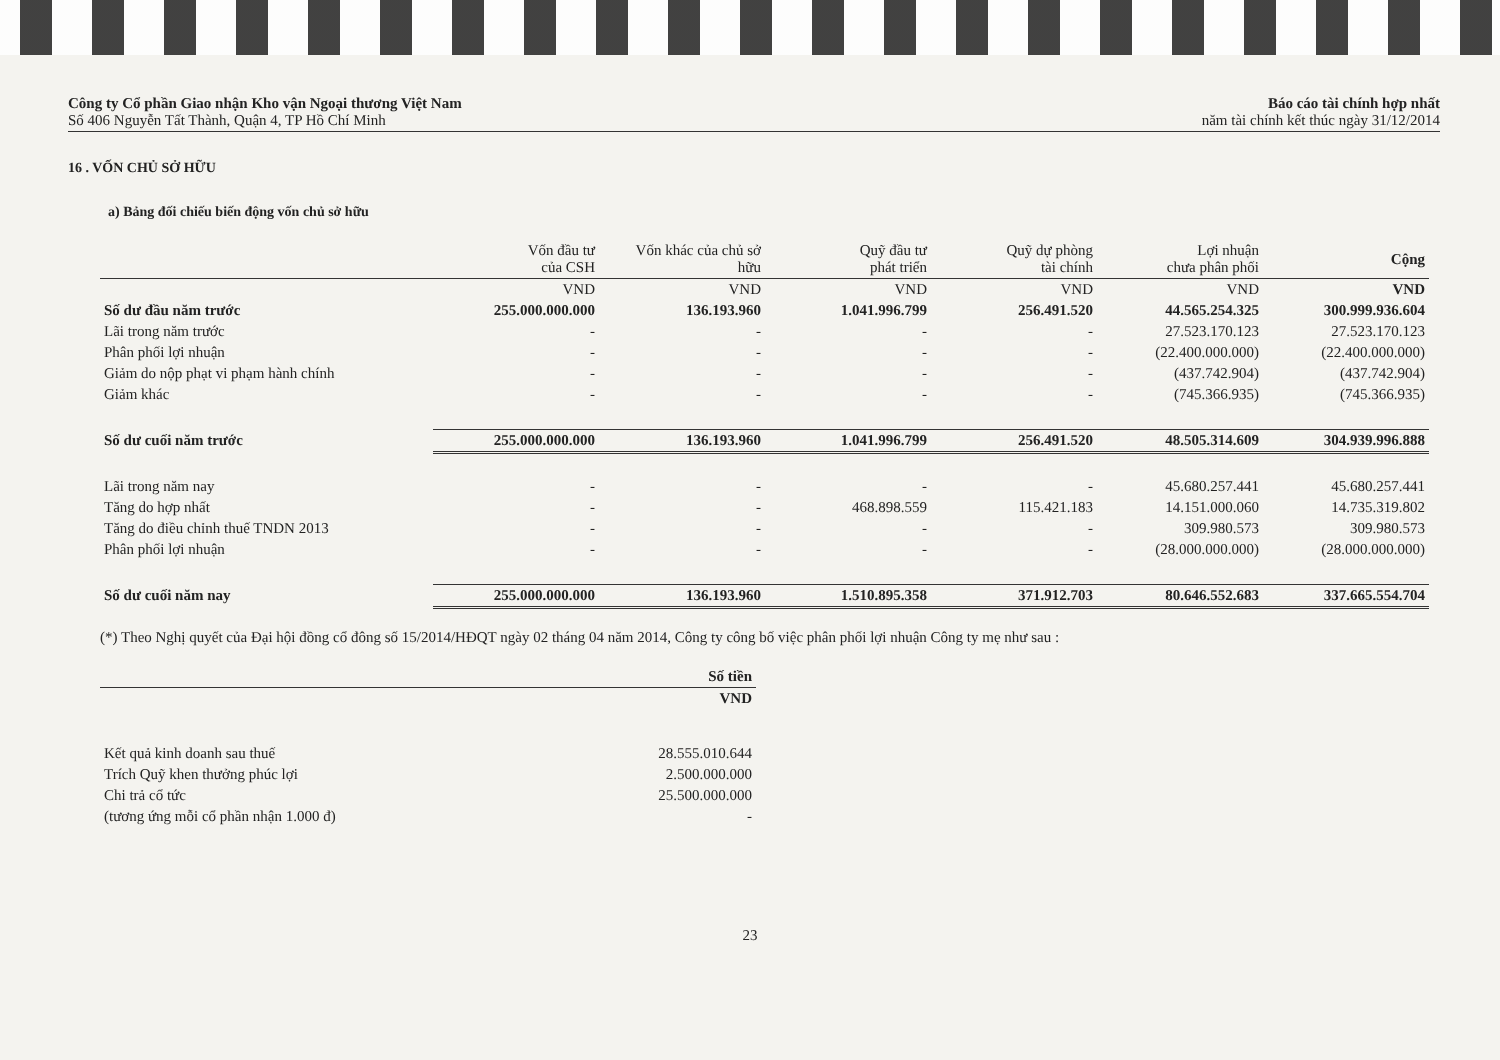Công ty Cổ phần Giao nhận Kho vận Ngoại thương Việt Nam
Số 406 Nguyễn Tất Thành, Quận 4, TP Hồ Chí Minh
Báo cáo tài chính hợp nhất
năm tài chính kết thúc ngày 31/12/2014
16 . VỐN CHỦ SỞ HỮU
a) Bảng đối chiếu biến động vốn chủ sở hữu
| | Vốn đầu tư của CSH | Vốn khác của chủ sở hữu | Quỹ đầu tư phát triển | Quỹ dự phòng tài chính | Lợi nhuận chưa phân phối | Cộng |
| --- | --- | --- | --- | --- | --- | --- |
| | VND | VND | VND | VND | VND | VND |
| Số dư đầu năm trước | 255.000.000.000 | 136.193.960 | 1.041.996.799 | 256.491.520 | 44.565.254.325 | 300.999.936.604 |
| Lãi trong năm trước | - | - | - | - | 27.523.170.123 | 27.523.170.123 |
| Phân phối lợi nhuận | - | - | - | - | (22.400.000.000) | (22.400.000.000) |
| Giảm do nộp phạt vi phạm hành chính | - | - | - | - | (437.742.904) | (437.742.904) |
| Giảm khác | - | - | - | - | (745.366.935) | (745.366.935) |
| Số dư cuối năm trước | 255.000.000.000 | 136.193.960 | 1.041.996.799 | 256.491.520 | 48.505.314.609 | 304.939.996.888 |
| Lãi trong năm nay | - | - | - | - | 45.680.257.441 | 45.680.257.441 |
| Tăng do hợp nhất | - | - | 468.898.559 | 115.421.183 | 14.151.000.060 | 14.735.319.802 |
| Tăng do điều chỉnh thuế TNDN 2013 | - | - | - | - | 309.980.573 | 309.980.573 |
| Phân phối lợi nhuận | - | - | - | - | (28.000.000.000) | (28.000.000.000) |
| Số dư cuối năm nay | 255.000.000.000 | 136.193.960 | 1.510.895.358 | 371.912.703 | 80.646.552.683 | 337.665.554.704 |
(*) Theo Nghị quyết của Đại hội đồng cổ đông số 15/2014/HĐQT ngày 02 tháng 04 năm 2014, Công ty công bố việc phân phối lợi nhuận Công ty mẹ như sau :
| | Số tiền |
| --- | --- |
| | VND |
| Kết quả kinh doanh sau thuế | 28.555.010.644 |
| Trích Quỹ khen thưởng phúc lợi | 2.500.000.000 |
| Chi trả cổ tức | 25.500.000.000 |
| (tương ứng mỗi cổ phần nhận 1.000 đ) | - |
23